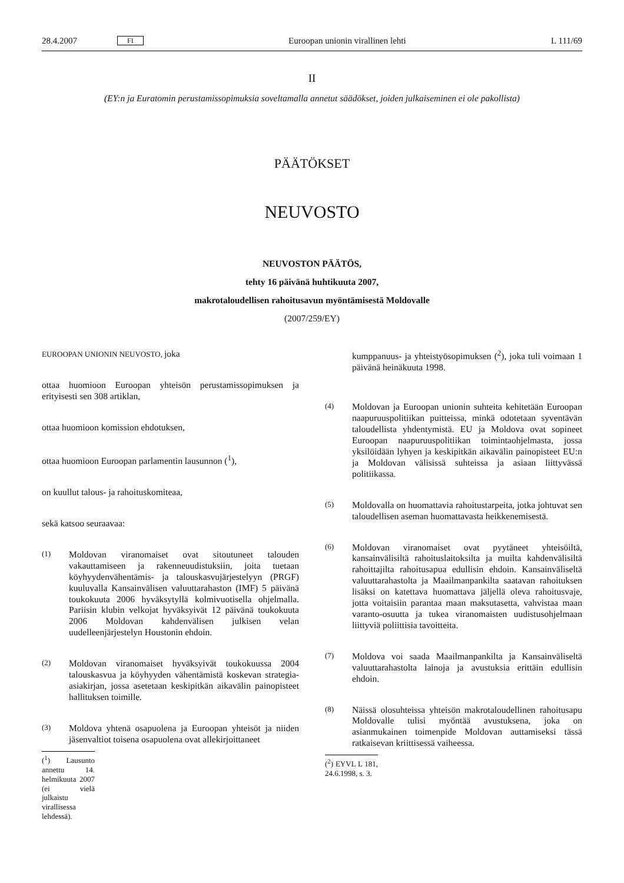28.4.2007 FI Euroopan unionin virallinen lehti L 111/69
II
(EY:n ja Euratomin perustamissopimuksia soveltamalla annetut säädökset, joiden julkaiseminen ei ole pakollista)
PÄÄTÖKSET
NEUVOSTO
NEUVOSTON PÄÄTÖS,
tehty 16 päivänä huhtikuuta 2007,
makrotaloudellisen rahoitusavun myöntämisestä Moldovalle
(2007/259/EY)
EUROOPAN UNIONIN NEUVOSTO, joka
ottaa huomioon Euroopan yhteisön perustamissopimuksen ja erityisesti sen 308 artiklan,
ottaa huomioon komission ehdotuksen,
ottaa huomioon Euroopan parlamentin lausunnon (<sup>1</sup>),
on kuullut talous- ja rahoituskomiteaa,
sekä katsoo seuraavaa:
(1) Moldovan viranomaiset ovat sitoutuneet talouden vakauttamiseen ja rakenneuudistuksiin, joita tuetaan köyhyydenvähentämis- ja talouskasvujärjestelyyn (PRGF) kuuluvalla Kansainvälisen valuuttarahaston (IMF) 5 päivänä toukokuuta 2006 hyväksytyllä kolmivuotisella ohjelmalla. Pariisin klubin velkojat hyväksyivät 12 päivänä toukokuuta 2006 Moldovan kahdenvälisen julkisen velan uudelleenjärjestelyn Houstonin ehdoin.
(2) Moldovan viranomaiset hyväksyivät toukokuussa 2004 talouskasvua ja köyhyyden vähentämistä koskevan strategia-asiakirjan, jossa asetetaan keskipitkän aikavälin painopisteet hallituksen toimille.
(3) Moldova yhtenä osapuolena ja Euroopan yhteisöt ja niiden jäsenvaltiot toisena osapuolena ovat allekirjoittaneet
(<sup>1</sup>) Lausunto annettu 14. helmikuuta 2007 (ei vielä julkaistu virallisessa lehdessä).
kumppanuus- ja yhteistyösopimuksen (<sup>2</sup>), joka tuli voimaan 1 päivänä heinäkuuta 1998.
(4) Moldovan ja Euroopan unionin suhteita kehitetään Euroopan naapuruuspolitiikan puitteissa, minkä odotetaan syventävän taloudellista yhdentymistä. EU ja Moldova ovat sopineet Euroopan naapuruuspolitiikan toimintaohjelmasta, jossa yksilöidään lyhyen ja keskipitkän aikavälin painopisteet EU:n ja Moldovan välisissä suhteissa ja asiaan liittyvässä politiikassa.
(5) Moldovalla on huomattavia rahoitustarpeita, jotka johtuvat sen taloudellisen aseman huomattavasta heikkenemisestä.
(6) Moldovan viranomaiset ovat pyytäneet yhteisöiltä, kansainvälisiltä rahoituslaitoksilta ja muilta kahdenvälisiltä rahoittajilta rahoitusapua edullisin ehdoin. Kansainväliseltä valuuttarahastolta ja Maailmanpankilta saatavan rahoituksen lisäksi on katettava huomattava jäljellä oleva rahoitusvaje, jotta voitaisiin parantaa maan maksutasetta, vahvistaa maan varanto-osuutta ja tukea viranomaisten uudistusohjelmaan liittyviä poliittisia tavoitteita.
(7) Moldova voi saada Maailmanpankilta ja Kansainväliseltä valuuttarahastolta lainoja ja avustuksia erittäin edullisin ehdoin.
(8) Näissä olosuhteissa yhteisön makrotaloudellinen rahoitusapu Moldovalle tulisi myöntää avustuksena, joka on asianmukainen toimenpide Moldovan auttamiseksi tässä ratkaisevan kriittisessä vaiheessa.
(<sup>2</sup>) EYVL L 181, 24.6.1998, s. 3.